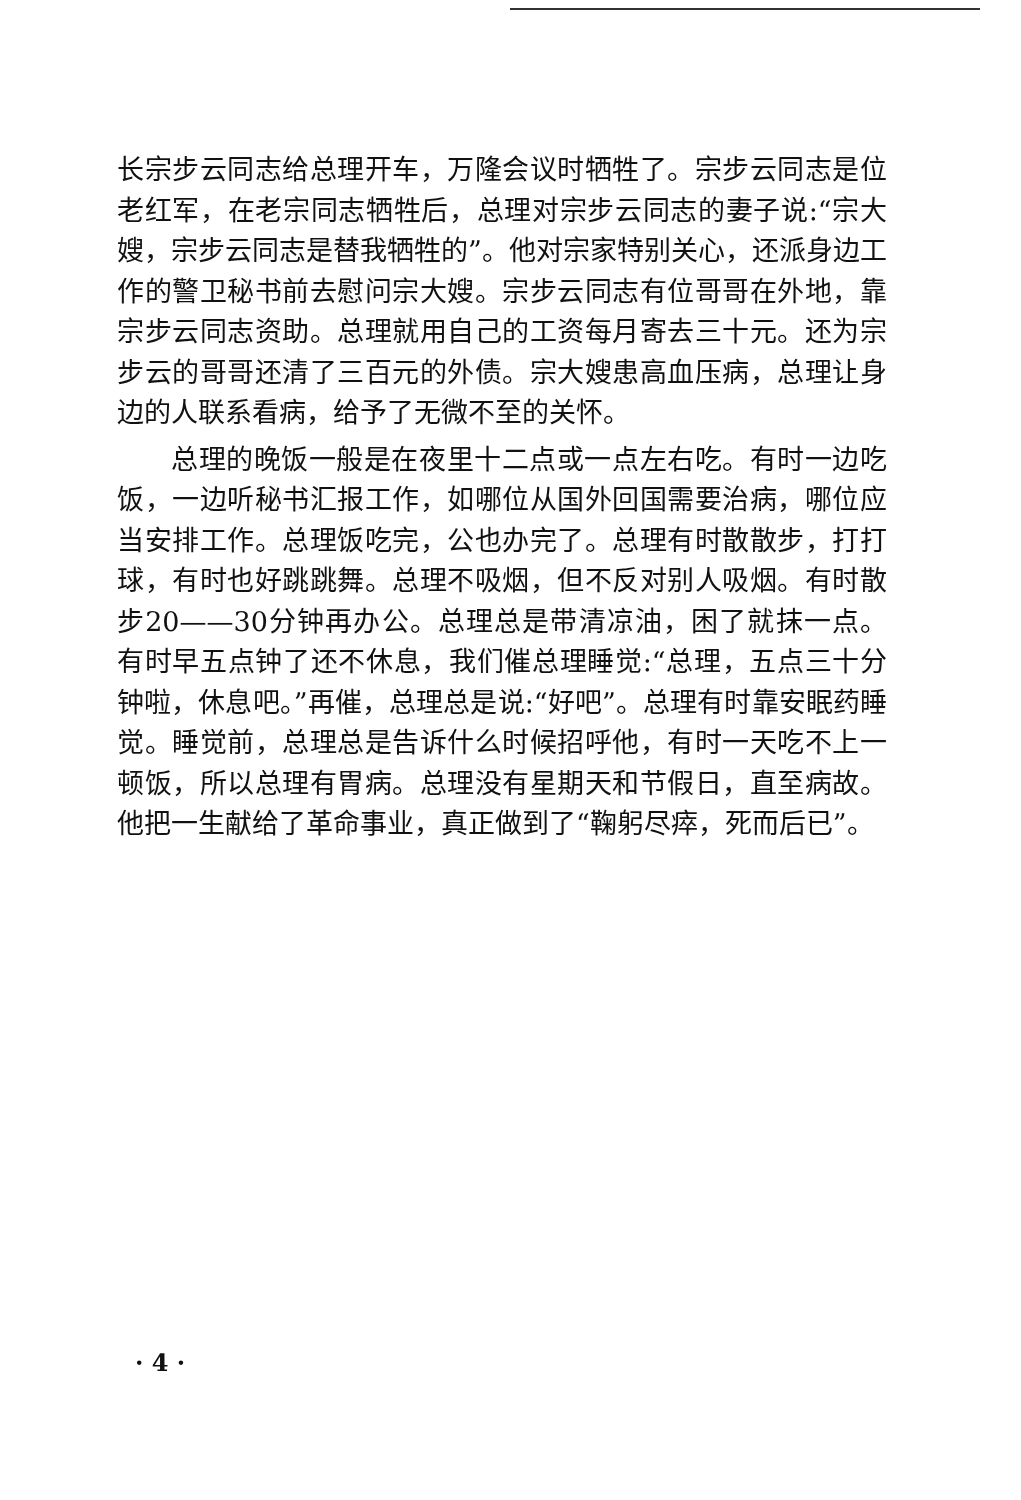长宗步云同志给总理开车，万隆会议时牺牲了。宗步云同志是位老红军，在老宗同志牺牲后，总理对宗步云同志的妻子说:“宗大嫂，宗步云同志是替我牺牲的”。他对宗家特别关心，还派身边工作的警卫秘书前去慰问宗大嫂。宗步云同志有位哥哥在外地，靠宗步云同志资助。总理就用自己的工资每月寄去三十元。还为宗步云的哥哥还清了三百元的外债。宗大嫂患高血压病，总理让身边的人联系看病，给予了无微不至的关怀。
总理的晚饭一般是在夜里十二点或一点左右吃。有时一边吃饭，一边听秘书汇报工作，如哪位从国外回国需要治病，哪位应当安排工作。总理饭吃完，公也办完了。总理有时散散步，打打球，有时也好跳跳舞。总理不吸烟，但不反对别人吸烟。有时散步20——30分钟再办公。总理总是带清凉油，困了就抹一点。有时早五点钟了还不休息，我们催总理睡觉:“总理，五点三十分钟啦，休息吧。”再催，总理总是说:“好吧”。总理有时靠安眠药睡觉。睡觉前，总理总是告诉什么时候招呼他，有时一天吃不上一顿饭，所以总理有胃病。总理没有星期天和节假日，直至病故。他把一生献给了革命事业，真正做到了“鞠躬尽瘁，死而后已”。
· 4 ·